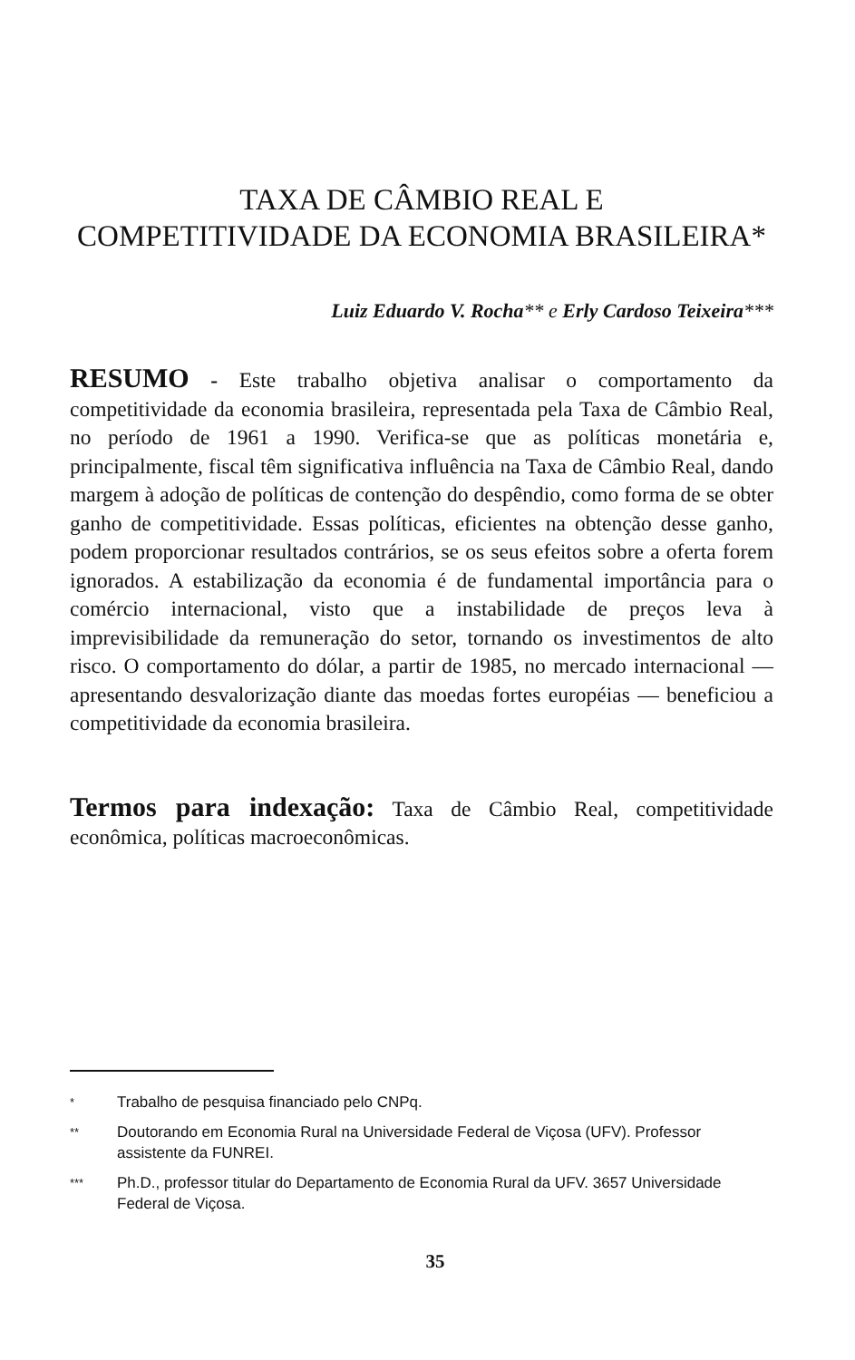TAXA DE CÂMBIO REAL E
COMPETITIVIDADE DA ECONOMIA BRASILEIRA*
Luiz Eduardo V. Rocha** e Erly Cardoso Teixeira***
RESUMO - Este trabalho objetiva analisar o comportamento da competitividade da economia brasileira, representada pela Taxa de Câmbio Real, no período de 1961 a 1990. Verifica-se que as políticas monetária e, principalmente, fiscal têm significativa influência na Taxa de Câmbio Real, dando margem à adoção de políticas de contenção do despêndio, como forma de se obter ganho de competitividade. Essas políticas, eficientes na obtenção desse ganho, podem proporcionar resultados contrários, se os seus efeitos sobre a oferta forem ignorados. A estabilização da economia é de fundamental importância para o comércio internacional, visto que a instabilidade de preços leva à imprevisibilidade da remuneração do setor, tornando os investimentos de alto risco. O comportamento do dólar, a partir de 1985, no mercado internacional — apresentando desvalorização diante das moedas fortes européias — beneficiou a competitividade da economia brasileira.
Termos para indexação: Taxa de Câmbio Real, competitividade econômica, políticas macroeconômicas.
* Trabalho de pesquisa financiado pelo CNPq.
** Doutorando em Economia Rural na Universidade Federal de Viçosa (UFV). Professor assistente da FUNREI.
*** Ph.D., professor titular do Departamento de Economia Rural da UFV. 3657 Universidade Federal de Viçosa.
35